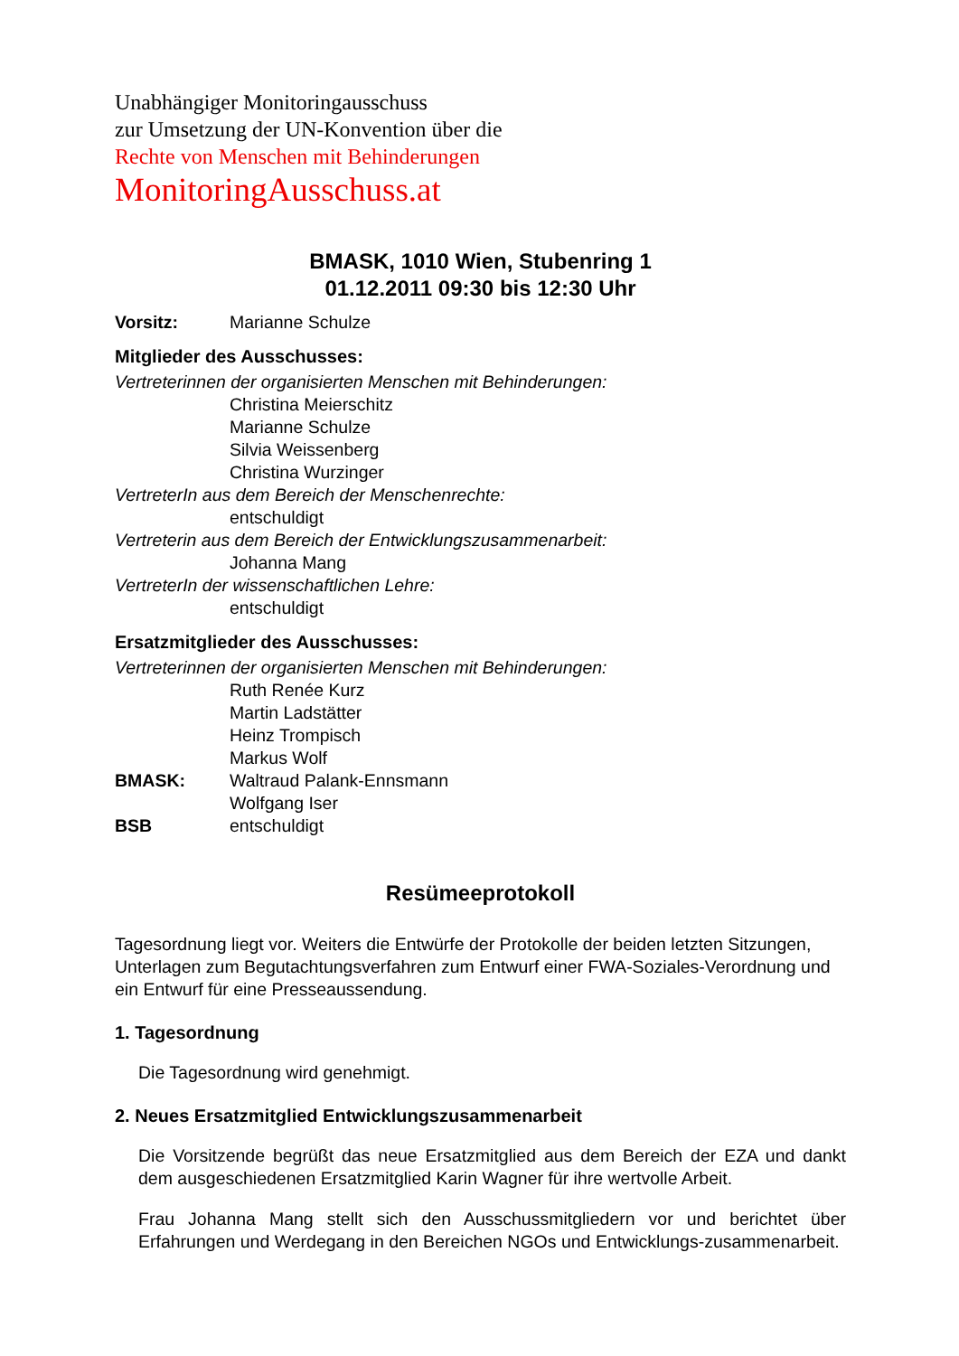Unabhängiger Monitoringausschuss
zur Umsetzung der UN-Konvention über die
Rechte von Menschen mit Behinderungen
MonitoringAusschuss.at
BMASK, 1010 Wien, Stubenring 1
01.12.2011 09:30 bis 12:30 Uhr
Vorsitz: Marianne Schulze
Mitglieder des Ausschusses:
Vertreterinnen der organisierten Menschen mit Behinderungen:
Christina Meierschitz
Marianne Schulze
Silvia Weissenberg
Christina Wurzinger
VertreterIn aus dem Bereich der Menschenrechte:
entschuldigt
Vertreterin aus dem Bereich der Entwicklungszusammenarbeit:
Johanna Mang
VertreterIn der wissenschaftlichen Lehre:
entschuldigt
Ersatzmitglieder des Ausschusses:
Vertreterinnen der organisierten Menschen mit Behinderungen:
Ruth Renée Kurz
Martin Ladstätter
Heinz Trompisch
Markus Wolf
BMASK: Waltraud Palank-Ennsmann
Wolfgang Iser
BSB entschuldigt
Resümeeprotokoll
Tagesordnung liegt vor. Weiters die Entwürfe der Protokolle der beiden letzten Sitzungen, Unterlagen zum Begutachtungsverfahren zum Entwurf einer FWA-Soziales-Verordnung und ein Entwurf für eine Presseaussendung.
1. Tagesordnung
Die Tagesordnung wird genehmigt.
2. Neues Ersatzmitglied Entwicklungszusammenarbeit
Die Vorsitzende begrüßt das neue Ersatzmitglied aus dem Bereich der EZA und dankt dem ausgeschiedenen Ersatzmitglied Karin Wagner für ihre wertvolle Arbeit.
Frau Johanna Mang stellt sich den Ausschussmitgliedern vor und berichtet über Erfahrungen und Werdegang in den Bereichen NGOs und Entwicklungs-zusammenarbeit.